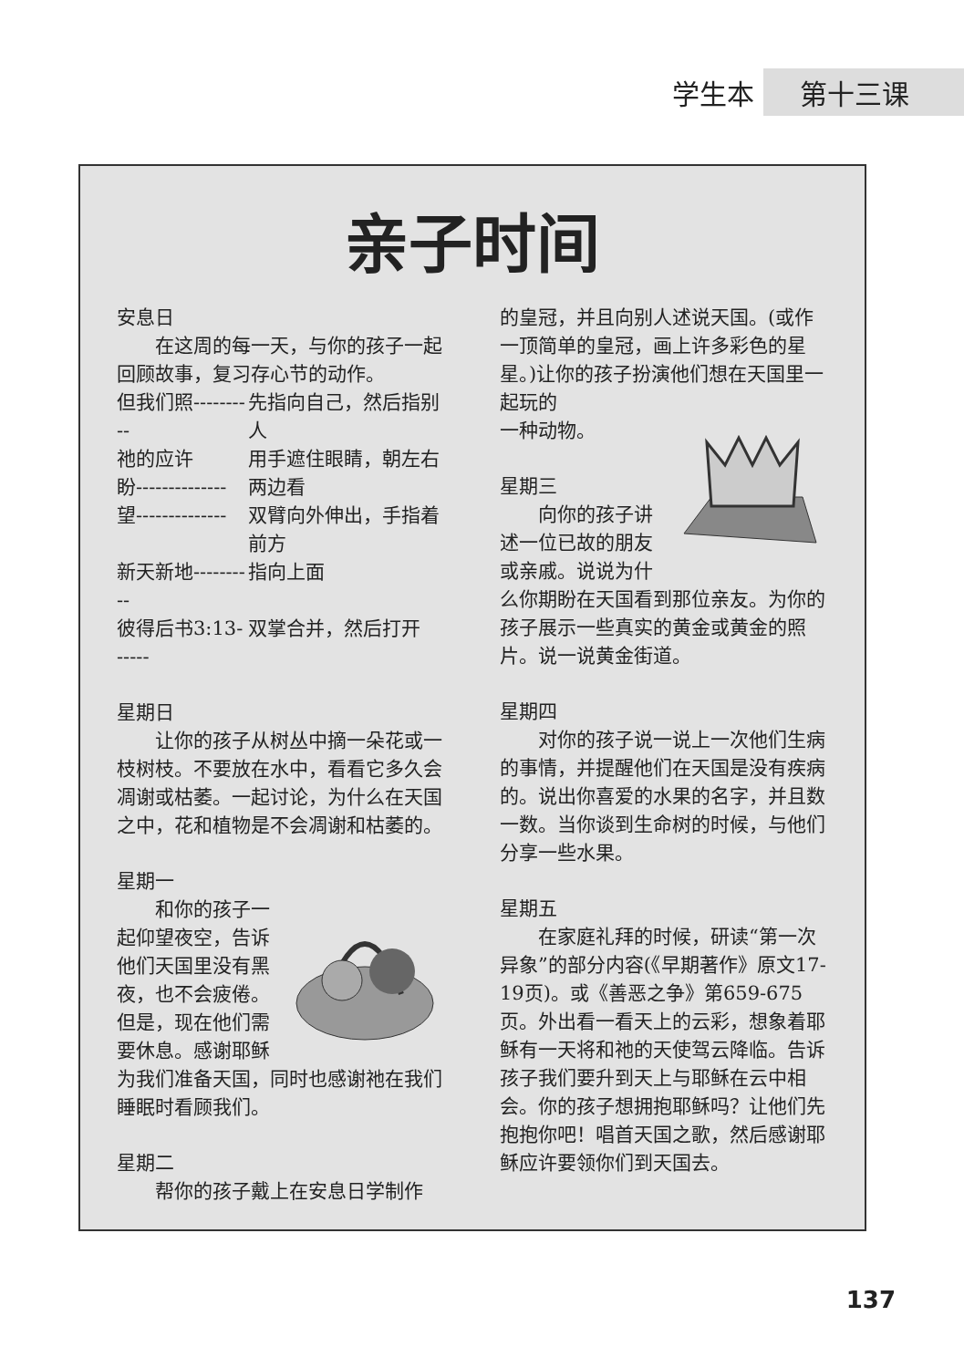学生本 第十三课
亲子时间
安息日
在这周的每一天，与你的孩子一起回顾故事，复习存心节的动作。
| 但我们照---------- | 先指向自己，然后指别人 |
| 祂的应许 盼-------------- | 用手遮住眼睛，朝左右两边看 |
| 望-------------- | 双臂向外伸出，手指着前方 |
| 新天新地---------- | 指向上面 |
| 彼得后书3:13------ | 双掌合并，然后打开 |
星期日
让你的孩子从树丛中摘一朵花或一枝树枝。不要放在水中，看看它多久会凋谢或枯萎。一起讨论，为什么在天国之中，花和植物是不会凋谢和枯萎的。
星期一
和你的孩子一起仰望夜空，告诉他们天国里没有黑夜，也不会疲倦。但是，现在他们需要休息。感谢耶稣为我们准备天国，同时也感谢祂在我们睡眠时看顾我们。
星期二
帮你的孩子戴上在安息日学制作
的皇冠，并且向别人述说天国。(或作一顶简单的皇冠，画上许多彩色的星星。)让你的孩子扮演他们想在天国里一起玩的
一种动物。
星期三
向你的孩子讲述一位已故的朋友或亲戚。说说为什么你期盼在天国看到那位亲友。为你的孩子展示一些真实的黄金或黄金的照片。说一说黄金街道。
星期四
对你的孩子说一说上一次他们生病的事情，并提醒他们在天国是没有疾病的。说出你喜爱的水果的名字，并且数一数。当你谈到生命树的时候，与他们分享一些水果。
星期五
在家庭礼拜的时候，研读“第一次异象”的部分内容(《早期著作》原文17-19页)。或《善恶之争》第659-675页。外出看一看天上的云彩，想象着耶稣有一天将和祂的天使驾云降临。告诉孩子我们要升到天上与耶稣在云中相会。你的孩子想拥抱耶稣吗？让他们先抱抱你吧！唱首天国之歌，然后感谢耶稣应许要领你们到天国去。
137